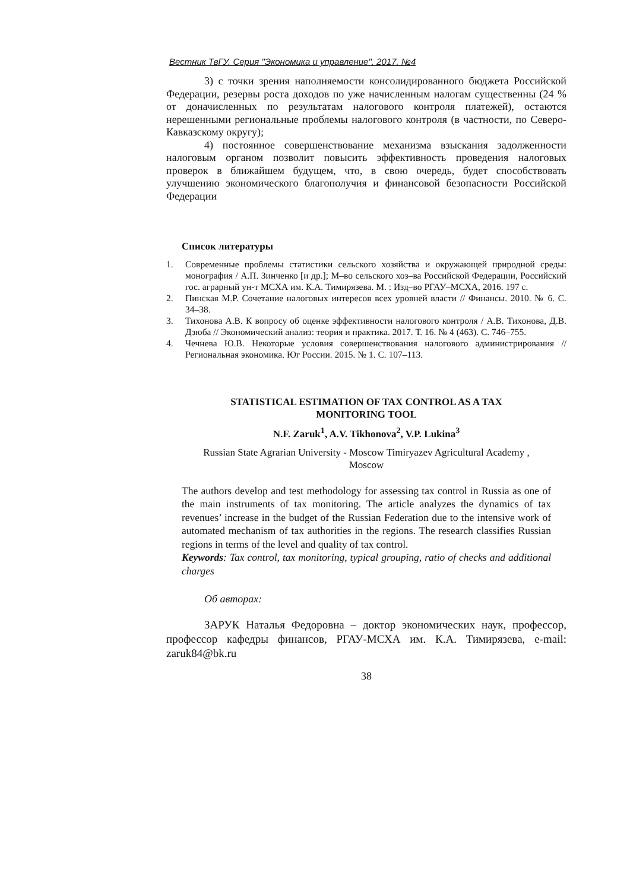Вестник ТвГУ. Серия "Экономика и управление". 2017. №4
3) с точки зрения наполняемости консолидированного бюджета Российской Федерации, резервы роста доходов по уже начисленным налогам существенны (24 % от доначисленных по результатам налогового контроля платежей), остаются нерешенными региональные проблемы налогового контроля (в частности, по Северо-Кавказскому округу);
4) постоянное совершенствование механизма взыскания задолженности налоговым органом позволит повысить эффективность проведения налоговых проверок в ближайшем будущем, что, в свою очередь, будет способствовать улучшению экономического благополучия и финансовой безопасности Российской Федерации
Список литературы
1. Современные проблемы статистики сельского хозяйства и окружающей природной среды: монография / А.П. Зинченко [и др.]; М–во сельского хоз–ва Российской Федерации, Российский гос. аграрный ун-т МСХА им. К.А. Тимирязева. М. : Изд–во РГАУ–МСХА, 2016. 197 с.
2. Пинская М.Р. Сочетание налоговых интересов всех уровней власти // Финансы. 2010. № 6. С. 34–38.
3. Тихонова А.В. К вопросу об оценке эффективности налогового контроля / А.В. Тихонова, Д.В. Дзюба // Экономический анализ: теория и практика. 2017. Т. 16. № 4 (463). С. 746–755.
4. Чечнева Ю.В. Некоторые условия совершенствования налогового администрирования // Региональная экономика. Юг России. 2015. № 1. С. 107–113.
STATISTICAL ESTIMATION OF TAX CONTROL AS A TAX
MONITORING TOOL
N.F. Zaruk<sup>1</sup>, A.V. Tikhonova<sup>2</sup>, V.P. Lukina<sup>3</sup>
Russian State Agrarian University - Moscow Timiryazev Agricultural Academy ,
Moscow
The authors develop and test methodology for assessing tax control in Russia as one of the main instruments of tax monitoring. The article analyzes the dynamics of tax revenues’ increase in the budget of the Russian Federation due to the intensive work of automated mechanism of tax authorities in the regions. The research classifies Russian regions in terms of the level and quality of tax control.
Keywords: Tax control, tax monitoring, typical grouping, ratio of checks and additional charges
Об авторах:
ЗАРУК Наталья Федоровна – доктор экономических наук, профессор, профессор кафедры финансов, РГАУ-МСХА им. К.А. Тимирязева, e-mail: zaruk84@bk.ru
38